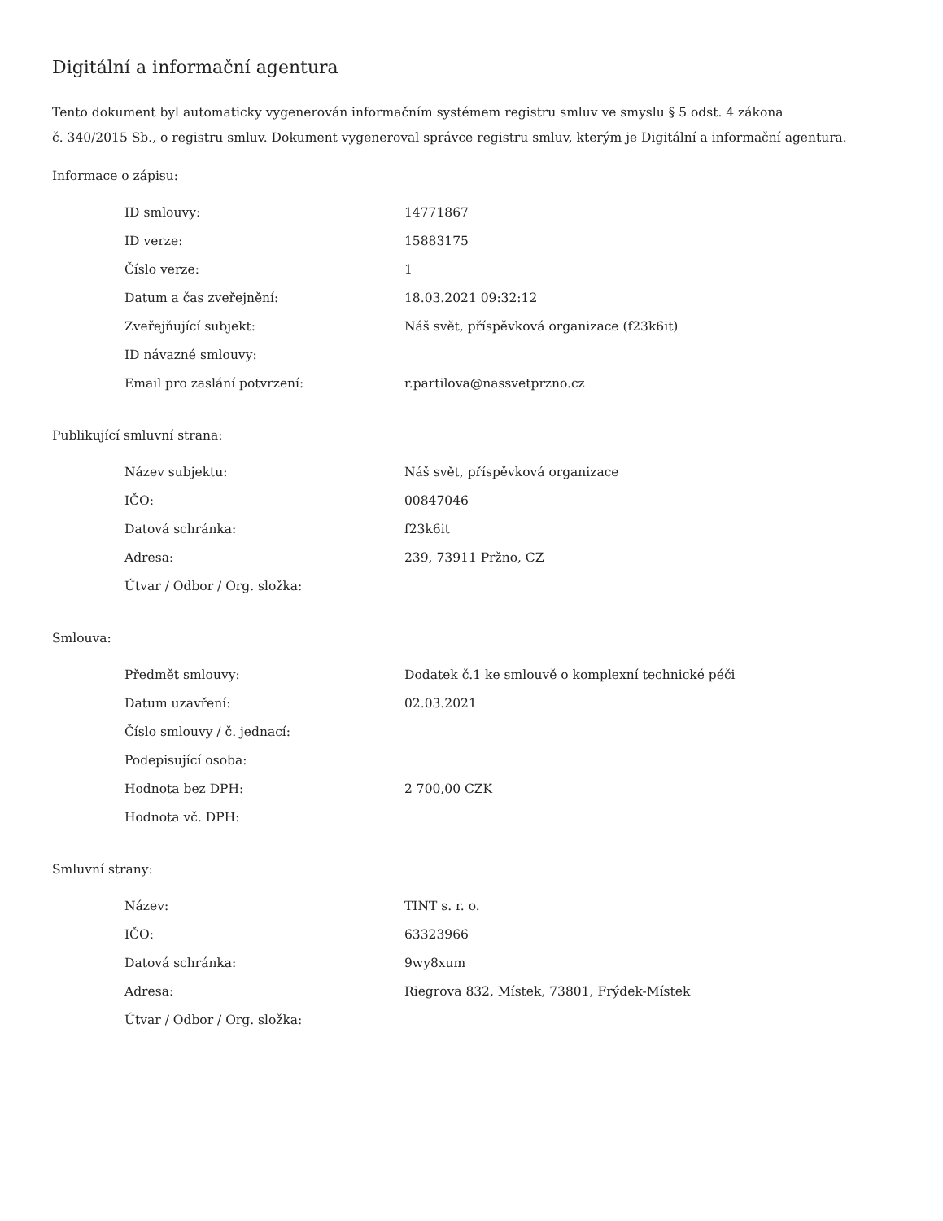Digitální a informační agentura
Tento dokument byl automaticky vygenerován informačním systémem registru smluv ve smyslu § 5 odst. 4 zákona
č. 340/2015 Sb., o registru smluv. Dokument vygeneroval správce registru smluv, kterým je Digitální a informační agentura.
Informace o zápisu:
| ID smlouvy: | 14771867 |
| ID verze: | 15883175 |
| Číslo verze: | 1 |
| Datum a čas zveřejnění: | 18.03.2021 09:32:12 |
| Zveřejňující subjekt: | Náš svět, příspěvková organizace (f23k6it) |
| ID návazné smlouvy: | |
| Email pro zaslání potvrzení: | r.partilova@nassvetprzno.cz |
Publikující smluvní strana:
| Název subjektu: | Náš svět, příspěvková organizace |
| IČO: | 00847046 |
| Datová schránka: | f23k6it |
| Adresa: | 239, 73911 Pržno, CZ |
| Útvar / Odbor / Org. složka: | |
Smlouva:
| Předmět smlouvy: | Dodatek č.1 ke smlouvě o komplexní technické péči |
| Datum uzavření: | 02.03.2021 |
| Číslo smlouvy / č. jednací: | |
| Podepisující osoba: | |
| Hodnota bez DPH: | 2 700,00 CZK |
| Hodnota vč. DPH: | |
Smluvní strany:
| Název: | TINT s. r. o. |
| IČO: | 63323966 |
| Datová schránka: | 9wy8xum |
| Adresa: | Riegrova 832, Místek, 73801, Frýdek-Místek |
| Útvar / Odbor / Org. složka: | |